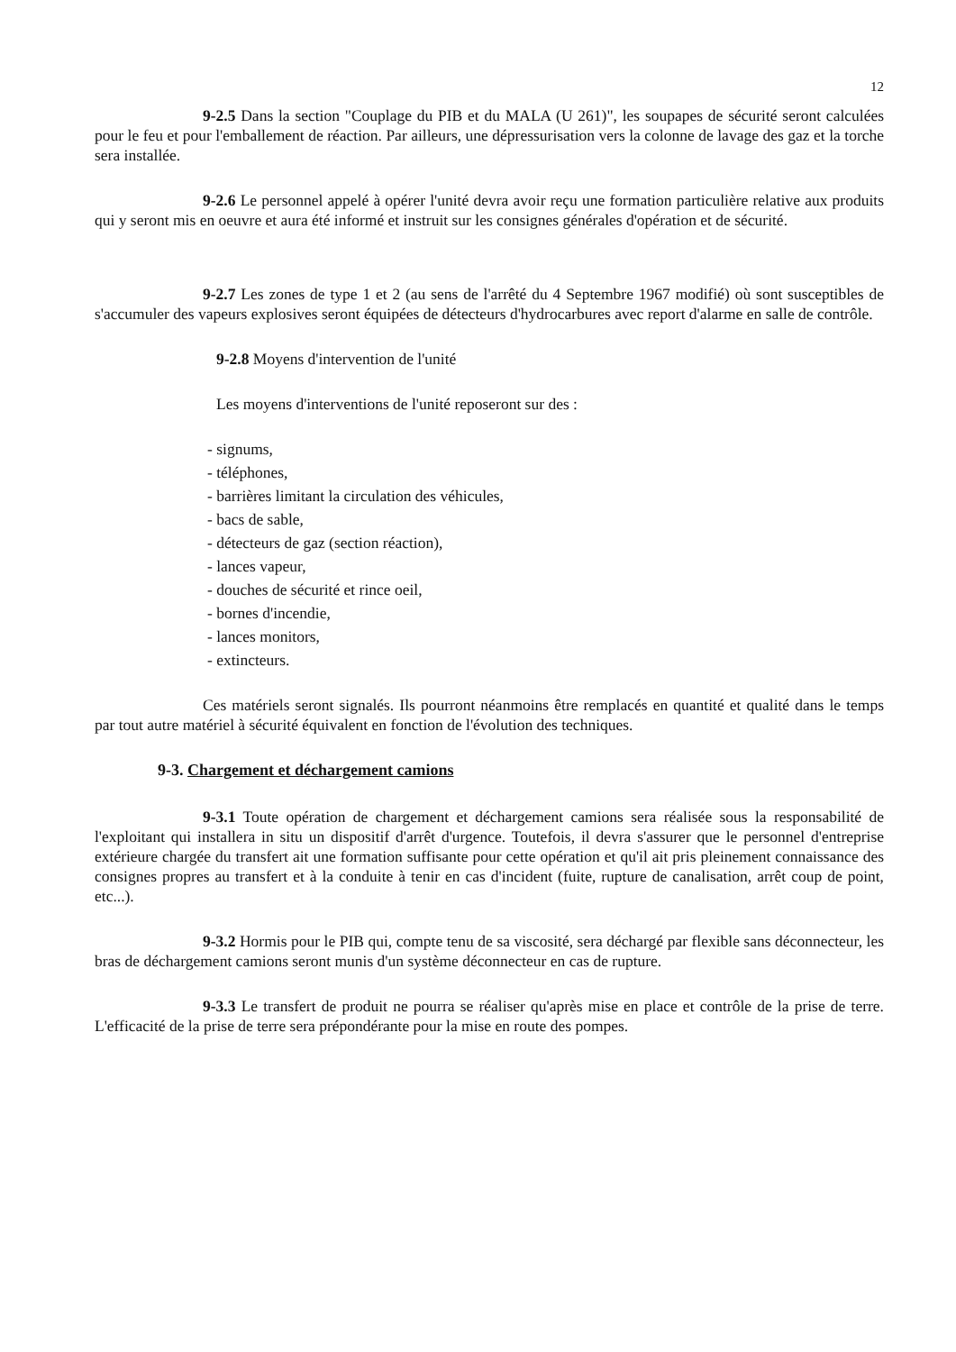12
9-2.5 Dans la section "Couplage du PIB et du MALA (U 261)", les soupapes de sécurité seront calculées pour le feu et pour l'emballement de réaction. Par ailleurs, une dépressurisation vers la colonne de lavage des gaz et la torche sera installée.
9-2.6 Le personnel appelé à opérer l'unité devra avoir reçu une formation particulière relative aux produits qui y seront mis en oeuvre et aura été informé et instruit sur les consignes générales d'opération et de sécurité.
9-2.7 Les zones de type 1 et 2 (au sens de l'arrêté du 4 Septembre 1967 modifié) où sont susceptibles de s'accumuler des vapeurs explosives seront équipées de détecteurs d'hydrocarbures avec report d'alarme en salle de contrôle.
9-2.8 Moyens d'intervention de l'unité
Les moyens d'interventions de l'unité reposeront sur des :
- signums,
- téléphones,
- barrières limitant la circulation des véhicules,
- bacs de sable,
- détecteurs de gaz (section réaction),
- lances vapeur,
- douches de sécurité et rince oeil,
- bornes d'incendie,
- lances monitors,
- extincteurs.
Ces matériels seront signalés. Ils pourront néanmoins être remplacés en quantité et qualité dans le temps par tout autre matériel à sécurité équivalent en fonction de l'évolution des techniques.
9-3. Chargement et déchargement camions
9-3.1 Toute opération de chargement et déchargement camions sera réalisée sous la responsabilité de l'exploitant qui installera in situ un dispositif d'arrêt d'urgence. Toutefois, il devra s'assurer que le personnel d'entreprise extérieure chargée du transfert ait une formation suffisante pour cette opération et qu'il ait pris pleinement connaissance des consignes propres au transfert et à la conduite à tenir en cas d'incident (fuite, rupture de canalisation, arrêt coup de point, etc...).
9-3.2 Hormis pour le PIB qui, compte tenu de sa viscosité, sera déchargé par flexible sans déconnecteur, les bras de déchargement camions seront munis d'un système déconnecteur en cas de rupture.
9-3.3 Le transfert de produit ne pourra se réaliser qu'après mise en place et contrôle de la prise de terre. L'efficacité de la prise de terre sera prépondérante pour la mise en route des pompes.